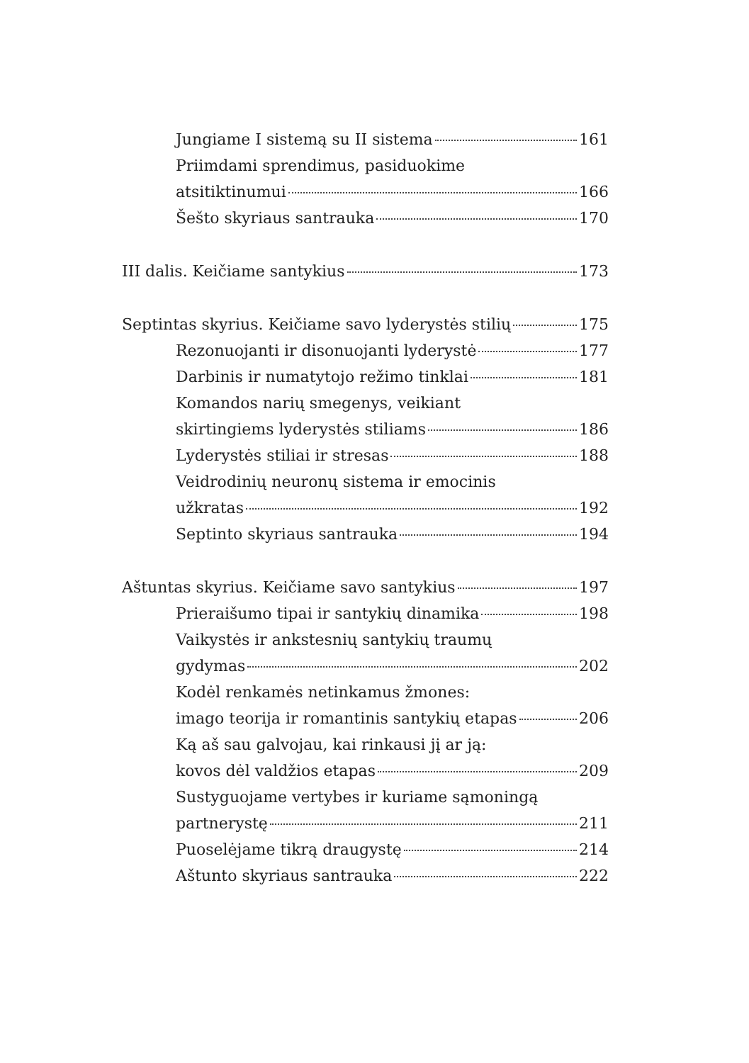Jungiame I sistemą su II sistema 161
Priimdami sprendimus, pasiduokime
atsitiktinumui 166
Šešto skyriaus santrauka 170
III dalis. Keičiame santykius 173
Septintas skyrius. Keičiame savo lyderystės stilių 175
Rezonuojanti ir disonuojanti lyderystė 177
Darbinis ir numatytojo režimo tinklai 181
Komandos narių smegenys, veikiant
skirtingiems lyderystės stiliams 186
Lyderystės stiliai ir stresas 188
Veidrodinių neuronų sistema ir emocinis
užkratas 192
Septinto skyriaus santrauka 194
Aštuntas skyrius. Keičiame savo santykius 197
Prieraišumo tipai ir santykių dinamika 198
Vaikystės ir ankstesnių santykių traumų
gydymas 202
Kodėl renkamės netinkamus žmones:
imago teorija ir romantinis santykių etapas 206
Ką aš sau galvojau, kai rinkausi jį ar ją:
kovos dėl valdžios etapas 209
Sustyguojame vertybes ir kuriame sąmoningą
partnerystę 211
Puoselėjame tikrą draugystę 214
Aštunto skyriaus santrauka 222